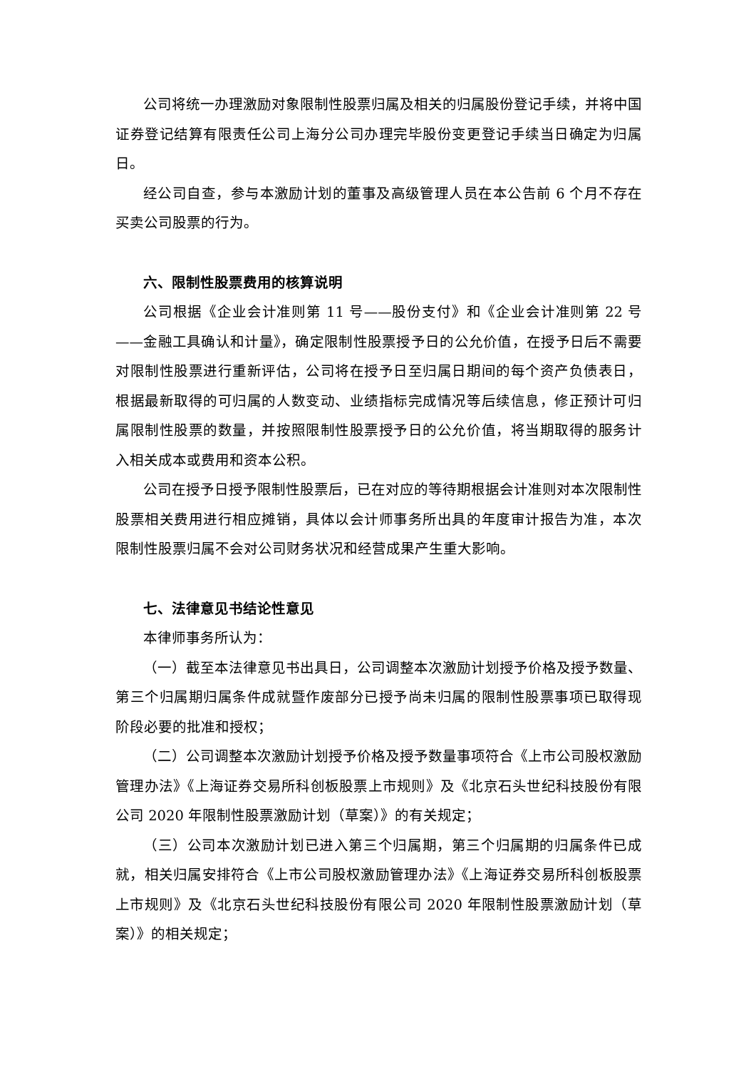公司将统一办理激励对象限制性股票归属及相关的归属股份登记手续，并将中国证券登记结算有限责任公司上海分公司办理完毕股份变更登记手续当日确定为归属日。
经公司自查，参与本激励计划的董事及高级管理人员在本公告前 6 个月不存在买卖公司股票的行为。
六、限制性股票费用的核算说明
公司根据《企业会计准则第 11 号——股份支付》和《企业会计准则第 22 号——金融工具确认和计量》，确定限制性股票授予日的公允价值，在授予日后不需要对限制性股票进行重新评估，公司将在授予日至归属日期间的每个资产负债表日，根据最新取得的可归属的人数变动、业绩指标完成情况等后续信息，修正预计可归属限制性股票的数量，并按照限制性股票授予日的公允价值，将当期取得的服务计入相关成本或费用和资本公积。
公司在授予日授予限制性股票后，已在对应的等待期根据会计准则对本次限制性股票相关费用进行相应摊销，具体以会计师事务所出具的年度审计报告为准，本次限制性股票归属不会对公司财务状况和经营成果产生重大影响。
七、法律意见书结论性意见
本律师事务所认为：
（一）截至本法律意见书出具日，公司调整本次激励计划授予价格及授予数量、第三个归属期归属条件成就暨作废部分已授予尚未归属的限制性股票事项已取得现阶段必要的批准和授权；
（二）公司调整本次激励计划授予价格及授予数量事项符合《上市公司股权激励管理办法》《上海证券交易所科创板股票上市规则》及《北京石头世纪科技股份有限公司 2020 年限制性股票激励计划（草案）》的有关规定；
（三）公司本次激励计划已进入第三个归属期，第三个归属期的归属条件已成就，相关归属安排符合《上市公司股权激励管理办法》《上海证券交易所科创板股票上市规则》及《北京石头世纪科技股份有限公司 2020 年限制性股票激励计划（草案）》的相关规定；